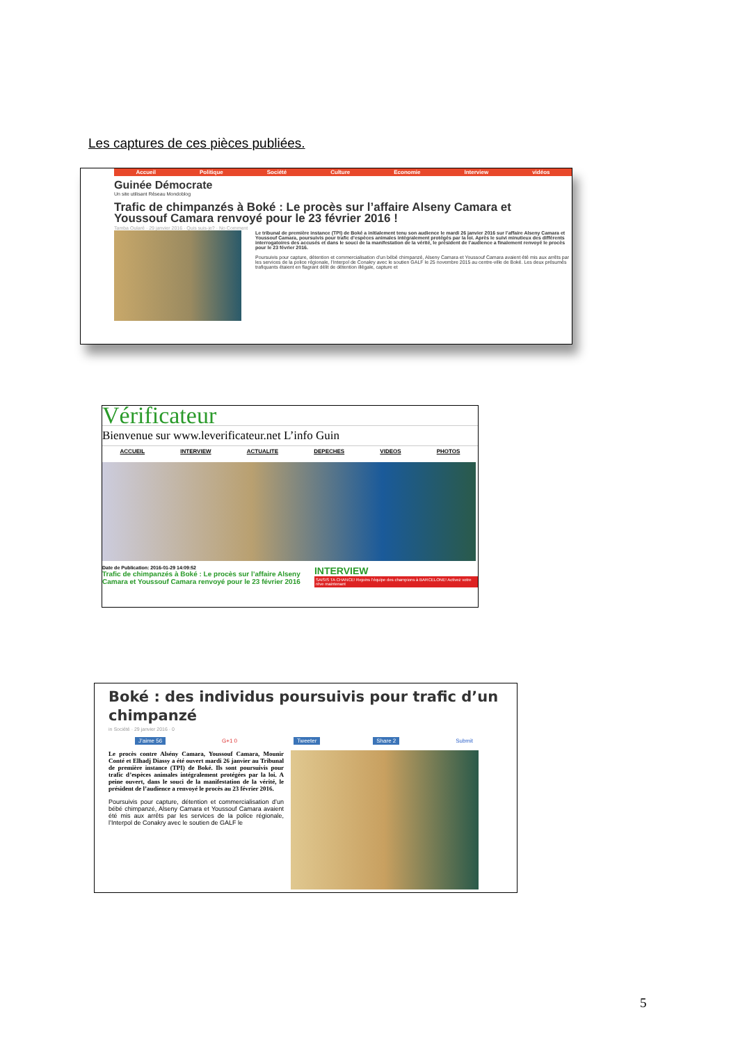Les captures de ces pièces publiées.
Accueil Politique Société Culture Economie Interview vidéos
Guinée Démocrate
Un site utilisant Réseau Mondoblog
Trafic de chimpanzés à Boké : Le procès sur l’affaire Alseny Camara et Youssouf Camara renvoyé pour le 23 février 2016 !
Tamba Oularé · 29 janvier 2016 · Quis suis-je? · No Comment
Le tribunal de première instance (TPI) de Boké a initialement tenu son audience le mardi 26 janvier 2016 sur l’affaire Alseny Camara et Youssouf Camara, poursuivis pour trafic d’espèces animales intégralement protégés par la loi. Après le suivi minutieux des différents interrogatoires des accusés et dans le souci de la manifestation de la vérité, le président de l’audience a finalement renvoyé le procès pour le 23 février 2016.
Poursuivis pour capture, détention et commercialisation d’un bébé chimpanzé, Alseny Camara et Youssouf Camara avaient été mis aux arrêts par les services de la police régionale, l’Interpol de Conakry avec le soutien GALF le 25 novembre 2015 au centre-ville de Boké. Les deux présumés trafiquants étaient en flagrant délit de détention illégale, capture et
Vérificateur
Bienvenue sur www.leverificateur.net L’info Guin
ACCUEIL INTERVIEW ACTUALITE DEPECHES VIDEOS PHOTOS
Date de Publication: 2016-01-29 14:09:52
Trafic de chimpanzés à Boké : Le procès sur l’affaire Alseny Camara et Youssouf Camara renvoyé pour le 23 février 2016
INTERVIEW
SAISIS TA CHANCE! Rejoins l’équipe des champions à BARCELONE! Activez votre rêve maintenant
Boké : des individus poursuivis pour trafic d’un chimpanzé
in Société · 29 janvier 2016 · 0
J’aime 56 G+1 0 Tweeter Share 2 Submit
Le procès contre Alsény Camara, Youssouf Camara, Mounir Conté et Elhadj Diassy a été ouvert mardi 26 janvier au Tribunal de première instance (TPI) de Boké. Ils sont poursuivis pour trafic d’espèces animales intégralement protégées par la loi. A peine ouvert, dans le souci de la manifestation de la vérité, le président de l’audience a renvoyé le procès au 23 février 2016.
Poursuivis pour capture, détention et commercialisation d’un bébé chimpanzé, Alseny Camara et Youssouf Camara avaient été mis aux arrêts par les services de la police régionale, l’Interpol de Conakry avec le soutien de GALF le
5